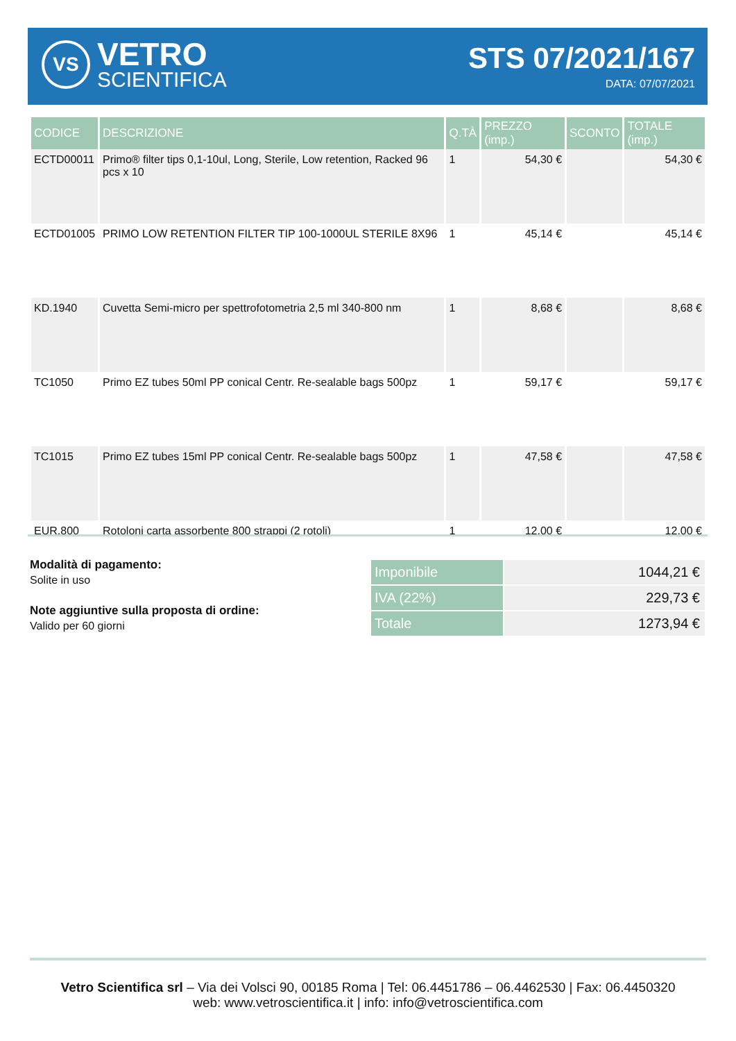VS
VETRO
SCIENTIFICA
STS 07/2021/167
DATA: 07/07/2021
| CODICE | DESCRIZIONE | Q.TÀ | PREZZO (imp.) | SCONTO | TOTALE (imp.) |
| --- | --- | --- | --- | --- | --- |
| ECTD00011 | Primo® filter tips 0,1-10ul, Long, Sterile, Low retention, Racked 96 pcs x 10 | 1 | 54,30 € | | 54,30 € |
| ECTD01005 | PRIMO LOW RETENTION FILTER TIP 100-1000UL STERILE 8X96 | 1 | 45,14 € | | 45,14 € |
| KD.1940 | Cuvetta Semi-micro per spettrofotometria 2,5 ml 340-800 nm | 1 | 8,68 € | | 8,68 € |
| TC1050 | Primo EZ tubes 50ml PP conical Centr. Re-sealable bags 500pz | 1 | 59,17 € | | 59,17 € |
| TC1015 | Primo EZ tubes 15ml PP conical Centr. Re-sealable bags 500pz | 1 | 47,58 € | | 47,58 € |
| EUR.800 | Rotoloni carta assorbente 800 strappi (2 rotoli) | 1 | 12,00 € | | 12,00 € |
Modalità di pagamento:
Solite in uso
Note aggiuntive sulla proposta di ordine:
Valido per 60 giorni
| Imponibile | 1044,21 € |
| IVA (22%) | 229,73 € |
| Totale | 1273,94 € |
Vetro Scientifica srl – Via dei Volsci 90, 00185 Roma | Tel: 06.4451786 – 06.4462530 | Fax: 06.4450320
web: www.vetroscientifica.it | info: info@vetroscientifica.com